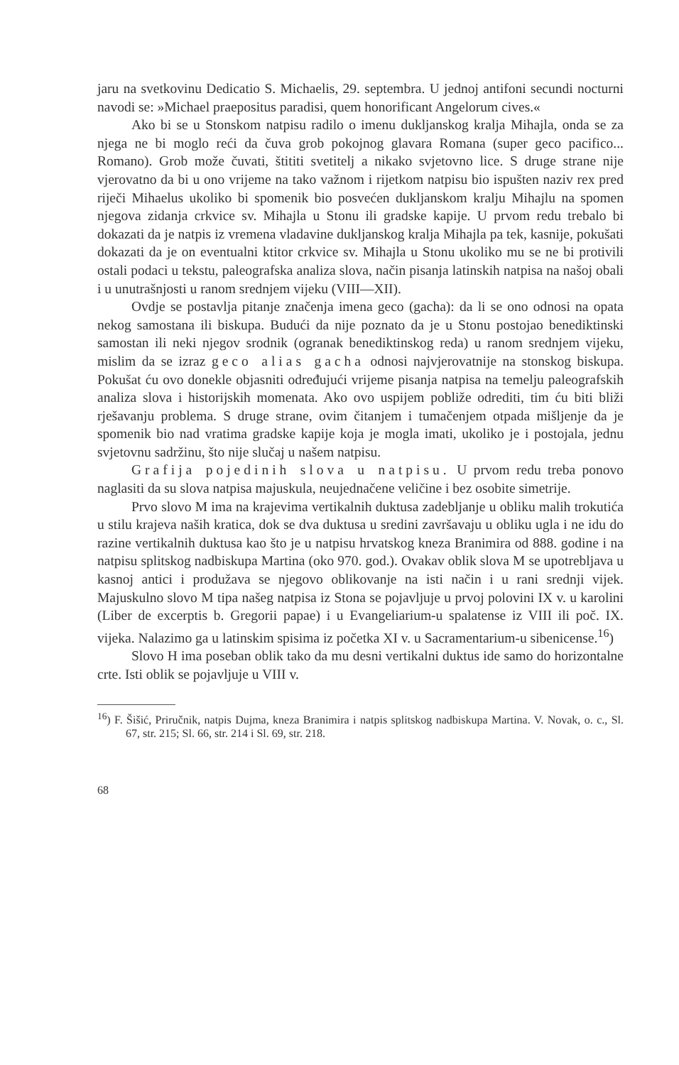jaru na svetkovinu Dedicatio S. Michaelis, 29. septembra. U jednoj antifoni secundi nocturni navodi se: »Michael praepositus paradisi, quem honorificant Angelorum cives.«
Ako bi se u Stonskom natpisu radilo o imenu dukljanskog kralja Mihajla, onda se za njega ne bi moglo reći da čuva grob pokojnog glavara Romana (super geco pacifico... Romano). Grob može čuvati, štititi svetitelj a nikako svjetovno lice. S druge strane nije vjerovatno da bi u ono vrijeme na tako važnom i rijetkom natpisu bio ispušten naziv rex pred riječi Mihaelus ukoliko bi spomenik bio posvećen dukljanskom kralju Mihajlu na spomen njegova zidanja crkvice sv. Mihajla u Stonu ili gradske kapije. U prvom redu trebalo bi dokazati da je natpis iz vremena vladavine dukljanskog kralja Mihajla pa tek, kasnije, pokušati dokazati da je on eventualni ktitor crkvice sv. Mihajla u Stonu ukoliko mu se ne bi protivili ostali podaci u tekstu, paleografska analiza slova, način pisanja latinskih natpisa na našoj obali i u unutrašnjosti u ranom srednjem vijeku (VIII—XII).
Ovdje se postavlja pitanje značenja imena geco (gacha): da li se ono odnosi na opata nekog samostana ili biskupa. Budući da nije poznato da je u Stonu postojao benediktinski samostan ili neki njegov srodnik (ogranak benediktinskog reda) u ranom srednjem vijeku, mislim da se izraz geco alias gacha odnosi najvjerovatnije na stonskog biskupa. Pokušat ću ovo donekle objasniti određujući vrijeme pisanja natpisa na temelju paleografskih analiza slova i historijskih momenata. Ako ovo uspijem pobliže odrediti, tim ću biti bliži rješavanju problema. S druge strane, ovim čitanjem i tumačenjem otpada mišljenje da je spomenik bio nad vratima gradske kapije koja je mogla imati, ukoliko je i postojala, jednu svjetovnu sadržinu, što nije slučaj u našem natpisu.
Grafija pojedinih slova u natpisu. U prvom redu treba ponovo naglasiti da su slova natpisa majuskula, neujednačene veličine i bez osobite simetrije.
Prvo slovo M ima na krajevima vertikalnih duktusa zadebljanje u obliku malih trokutića u stilu krajeva naših kratica, dok se dva duktusa u sredini završavaju u obliku ugla i ne idu do razine vertikalnih duktusa kao što je u natpisu hrvatskog kneza Branimira od 888. godine i na natpisu splitskog nadbiskupa Martina (oko 970. god.). Ovakav oblik slova M se upotrebljava u kasnoj antici i produžava se njegovo oblikovanje na isti način i u rani srednji vijek. Majuskulno slovo M tipa našeg natpisa iz Stona se pojavljuje u prvoj polovini IX v. u karolini (Liber de excerptis b. Gregorii papae) i u Evangeliarium-u spalatense iz VIII ili poč. IX. vijeka. Nalazimo ga u latinskim spisima iz početka XI v. u Sacramentarium-u sibenicense.<sup>16</sup>)
Slovo H ima poseban oblik tako da mu desni vertikalni duktus ide samo do horizontalne crte. Isti oblik se pojavljuje u VIII v.
<sup>16</sup>) F. Šišić, Priručnik, natpis Dujma, kneza Branimira i natpis splitskog nadbiskupa Martina. V. Novak, o. c., Sl. 67, str. 215; Sl. 66, str. 214 i Sl. 69, str. 218.
68